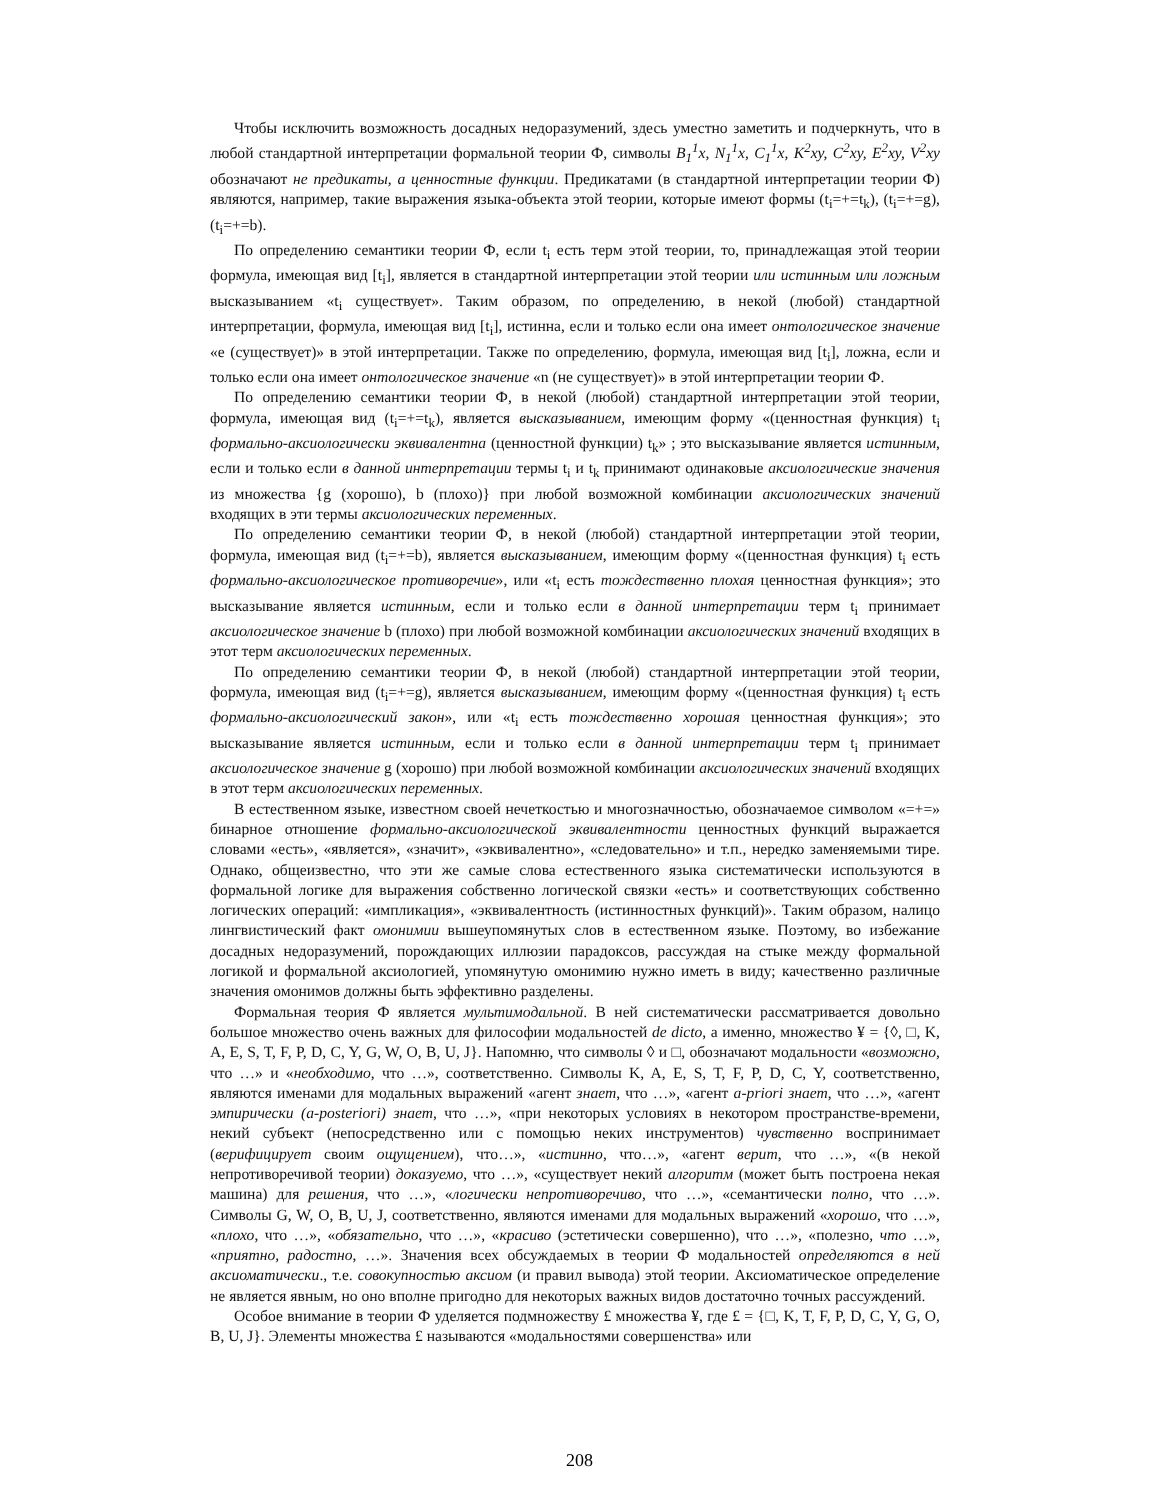Чтобы исключить возможность досадных недоразумений, здесь уместно заметить и подчеркнуть, что в любой стандартной интерпретации формальной теории Ф, символы B<sub>1</sub><sup>1</sup>x, N<sub>1</sub><sup>1</sup>x, C<sub>1</sub><sup>1</sup>x, K<sup>2</sup>xy, C<sup>2</sup>xy, E<sup>2</sup>xy, V<sup>2</sup>xy обозначают не предикаты, а ценностные функции. Предикатами (в стандартной интерпретации теории Ф) являются, например, такие выражения языка-объекта этой теории, которые имеют формы (t<sub>i</sub>=+=t<sub>k</sub>), (t<sub>i</sub>=+=g), (t<sub>i</sub>=+=b).
По определению семантики теории Ф, если t<sub>i</sub> есть терм этой теории, то, принадлежащая этой теории формула, имеющая вид [t<sub>i</sub>], является в стандартной интерпретации этой теории или истинным или ложным высказыванием «t<sub>i</sub> существует». Таким образом, по определению, в некой (любой) стандартной интерпретации, формула, имеющая вид [t<sub>i</sub>], истинна, если и только если она имеет онтологическое значение «e (существует)» в этой интерпретации. Также по определению, формула, имеющая вид [t<sub>i</sub>], ложна, если и только если она имеет онтологическое значение «n (не существует)» в этой интерпретации теории Ф.
По определению семантики теории Ф, в некой (любой) стандартной интерпретации этой теории, формула, имеющая вид (t<sub>i</sub>=+=t<sub>k</sub>), является высказыванием, имеющим форму «(ценностная функция) t<sub>i</sub> формально-аксиологически эквивалентна (ценностной функции) t<sub>k</sub>» ; это высказывание является истинным, если и только если в данной интерпретации термы t<sub>i</sub> и t<sub>k</sub> принимают одинаковые аксиологические значения из множества {g (хорошо), b (плохо)} при любой возможной комбинации аксиологических значений входящих в эти термы аксиологических переменных.
По определению семантики теории Ф, в некой (любой) стандартной интерпретации этой теории, формула, имеющая вид (t<sub>i</sub>=+=b), является высказыванием, имеющим форму «(ценностная функция) t<sub>i</sub> есть формально-аксиологическое противоречие», или «t<sub>i</sub> есть тождественно плохая ценностная функция»; это высказывание является истинным, если и только если в данной интерпретации терм t<sub>i</sub> принимает аксиологическое значение b (плохо) при любой возможной комбинации аксиологических значений входящих в этот терм аксиологических переменных.
По определению семантики теории Ф, в некой (любой) стандартной интерпретации этой теории, формула, имеющая вид (t<sub>i</sub>=+=g), является высказыванием, имеющим форму «(ценностная функция) t<sub>i</sub> есть формально-аксиологический закон», или «t<sub>i</sub> есть тождественно хорошая ценностная функция»; это высказывание является истинным, если и только если в данной интерпретации терм t<sub>i</sub> принимает аксиологическое значение g (хорошо) при любой возможной комбинации аксиологических значений входящих в этот терм аксиологических переменных.
В естественном языке, известном своей нечеткостью и многозначностью, обозначаемое символом «=+=» бинарное отношение формально-аксиологической эквивалентности ценностных функций выражается словами «есть», «является», «значит», «эквивалентно», «следовательно» и т.п., нередко заменяемыми тире. Однако, общеизвестно, что эти же самые слова естественного языка систематически используются в формальной логике для выражения собственно логической связки «есть» и соответствующих собственно логических операций: «импликация», «эквивалентность (истинностных функций)». Таким образом, налицо лингвистический факт омонимии вышеупомянутых слов в естественном языке. Поэтому, во избежание досадных недоразумений, порождающих иллюзии парадоксов, рассуждая на стыке между формальной логикой и формальной аксиологией, упомянутую омонимию нужно иметь в виду; качественно различные значения омонимов должны быть эффективно разделены.
Формальная теория Ф является мультимодальной. В ней систематически рассматривается довольно большое множество очень важных для философии модальностей de dicto, а именно, множество ¥ = {◊, □, K, A, E, S, T, F, P, D, C, Y, G, W, O, B, U, J}. Напомню, что символы ◊ и □, обозначают модальности «возможно, что …» и «необходимо, что …», соответственно. Символы K, A, E, S, T, F, P, D, C, Y, соответственно, являются именами для модальных выражений «агент знает, что …», «агент a-priori знает, что …», «агент эмпирически (a-posteriori) знает, что …», «при некоторых условиях в некотором пространстве-времени, некий субъект (непосредственно или с помощью неких инструментов) чувственно воспринимает (верифицирует своим ощущением), что…», «истинно, что…», «агент верит, что …», «(в некой непротиворечивой теории) доказуемо, что …», «существует некий алгоритм (может быть построена некая машина) для решения, что …», «логически непротиворечиво, что …», «семантически полно, что …». Символы G, W, O, B, U, J, соответственно, являются именами для модальных выражений «хорошо, что …», «плохо, что …», «обязательно, что …», «красиво (эстетически совершенно), что …», «полезно, что …», «приятно, радостно, …». Значения всех обсуждаемых в теории Ф модальностей определяются в ней аксиоматически., т.е. совокупностью аксиом (и правил вывода) этой теории. Аксиоматическое определение не является явным, но оно вполне пригодно для некоторых важных видов достаточно точных рассуждений.
Особое внимание в теории Ф уделяется подмножеству £ множества ¥, где £ = {□, K, T, F, P, D, C, Y, G, O, B, U, J}. Элементы множества £ называются «модальностями совершенства» или
208